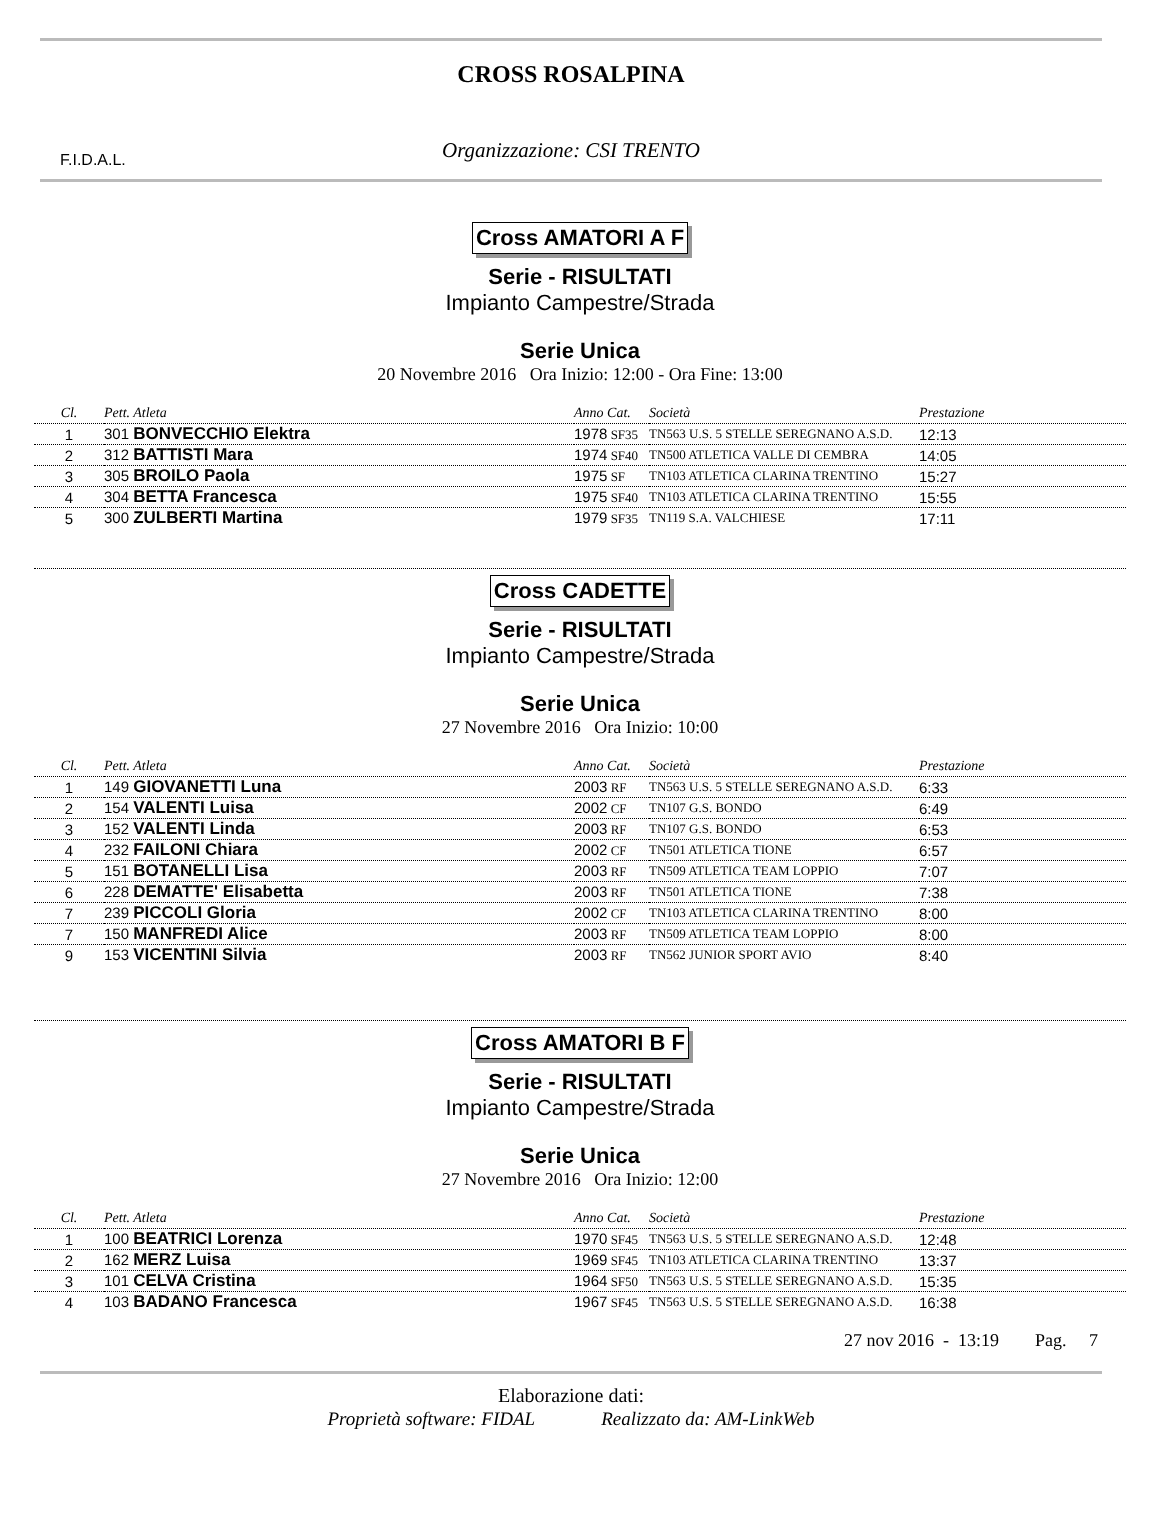CROSS ROSALPINA
Organizzazione: CSI TRENTO
F.I.D.A.L.
Cross AMATORI A F
Serie - RISULTATI
Impianto Campestre/Strada
Serie Unica
20 Novembre 2016 Ora Inizio: 12:00 - Ora Fine: 13:00
| Cl. | Pett. Atleta | Anno Cat. | Società | Prestazione |
| --- | --- | --- | --- | --- |
| 1 | 301 BONVECCHIO Elektra | 1978 SF35 | TN563 U.S. 5 STELLE SEREGNANO A.S.D. | 12:13 |
| 2 | 312 BATTISTI Mara | 1974 SF40 | TN500 ATLETICA VALLE DI CEMBRA | 14:05 |
| 3 | 305 BROILO Paola | 1975 SF | TN103 ATLETICA CLARINA TRENTINO | 15:27 |
| 4 | 304 BETTA Francesca | 1975 SF40 | TN103 ATLETICA CLARINA TRENTINO | 15:55 |
| 5 | 300 ZULBERTI Martina | 1979 SF35 | TN119 S.A. VALCHIESE | 17:11 |
Cross CADETTE
Serie - RISULTATI
Impianto Campestre/Strada
Serie Unica
27 Novembre 2016 Ora Inizio: 10:00
| Cl. | Pett. Atleta | Anno Cat. | Società | Prestazione |
| --- | --- | --- | --- | --- |
| 1 | 149 GIOVANETTI Luna | 2003 RF | TN563 U.S. 5 STELLE SEREGNANO A.S.D. | 6:33 |
| 2 | 154 VALENTI Luisa | 2002 CF | TN107 G.S. BONDO | 6:49 |
| 3 | 152 VALENTI Linda | 2003 RF | TN107 G.S. BONDO | 6:53 |
| 4 | 232 FAILONI Chiara | 2002 CF | TN501 ATLETICA TIONE | 6:57 |
| 5 | 151 BOTANELLI Lisa | 2003 RF | TN509 ATLETICA TEAM LOPPIO | 7:07 |
| 6 | 228 DEMATTE' Elisabetta | 2003 RF | TN501 ATLETICA TIONE | 7:38 |
| 7 | 239 PICCOLI Gloria | 2002 CF | TN103 ATLETICA CLARINA TRENTINO | 8:00 |
| 7 | 150 MANFREDI Alice | 2003 RF | TN509 ATLETICA TEAM LOPPIO | 8:00 |
| 9 | 153 VICENTINI Silvia | 2003 RF | TN562 JUNIOR SPORT AVIO | 8:40 |
Cross AMATORI B F
Serie - RISULTATI
Impianto Campestre/Strada
Serie Unica
27 Novembre 2016 Ora Inizio: 12:00
| Cl. | Pett. Atleta | Anno Cat. | Società | Prestazione |
| --- | --- | --- | --- | --- |
| 1 | 100 BEATRICI Lorenza | 1970 SF45 | TN563 U.S. 5 STELLE SEREGNANO A.S.D. | 12:48 |
| 2 | 162 MERZ Luisa | 1969 SF45 | TN103 ATLETICA CLARINA TRENTINO | 13:37 |
| 3 | 101 CELVA Cristina | 1964 SF50 | TN563 U.S. 5 STELLE SEREGNANO A.S.D. | 15:35 |
| 4 | 103 BADANO Francesca | 1967 SF45 | TN563 U.S. 5 STELLE SEREGNANO A.S.D. | 16:38 |
27 nov 2016 - 13:19 Pag. 7
Elaborazione dati:
Proprietà software: FIDAL Realizzato da: AM-LinkWeb